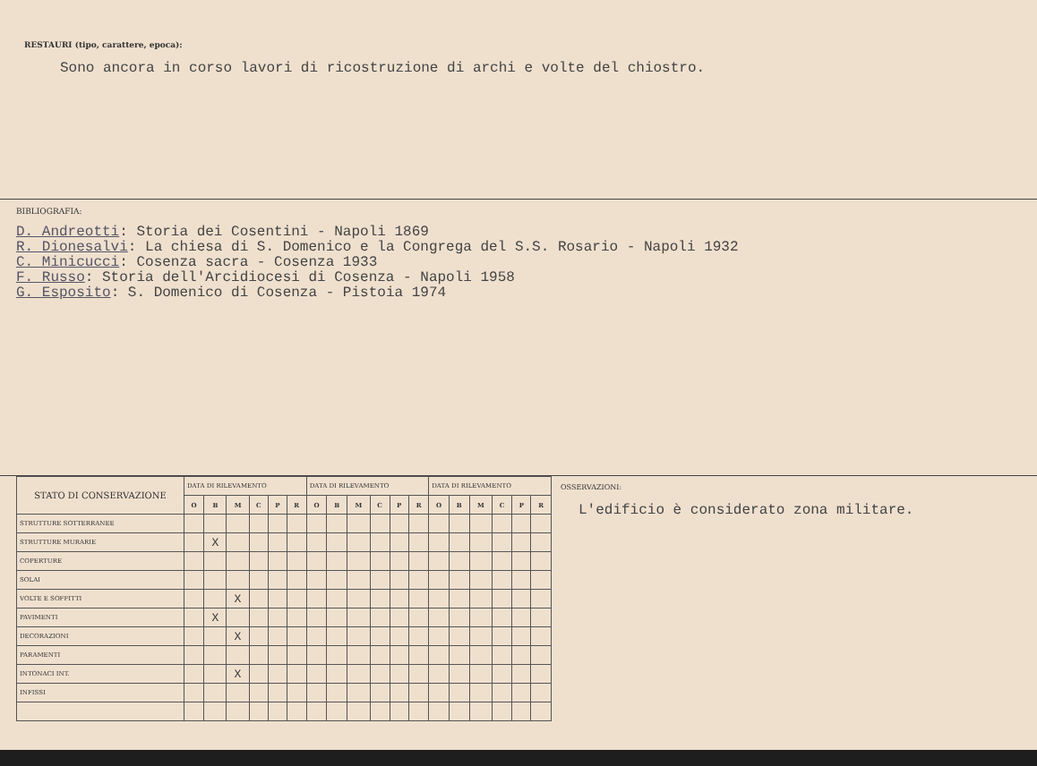RESTAURI (tipo, carattere, epoca):
Sono ancora in corso lavori di ricostruzione di archi e volte del chiostro.
BIBLIOGRAFIA:
D. Andreotti: Storia dei Cosentini - Napoli 1869
R. Dionesalvi: La chiesa di S. Domenico e la Congrega del S.S. Rosario - Napoli 1932
C. Minicucci: Cosenza sacra - Cosenza 1933
F. Russo: Storia dell'Arcidiocesi di Cosenza - Napoli 1958
G. Esposito: S. Domenico di Cosenza - Pistoia 1974
| STATO DI CONSERVAZIONE | DATA DI RILEVAMENTO | | | | | | DATA DI RILEVAMENTO | | | | | | DATA DI RILEVAMENTO | | | | | |
| --- | --- | --- | --- | --- | --- | --- | --- | --- | --- | --- | --- | --- | --- | --- | --- | --- | --- | --- |
| | O | B | M | C | P | R | O | B | M | C | P | R | O | B | M | C | P | R |
| STRUTTURE SOTTERRANEE | | | | | | | | | | | | | | | | | | |
| STRUTTURE MURARIE | | X | | | | | | | | | | | | | | | | |
| COPERTURE | | | | | | | | | | | | | | | | | | |
| SOLAI | | | | | | | | | | | | | | | | | | |
| VOLTE E SOFFITTI | | | X | | | | | | | | | | | | | | | |
| PAVIMENTI | | X | | | | | | | | | | | | | | | | |
| DECORAZIONI | | | X | | | | | | | | | | | | | | | |
| PARAMENTI | | | | | | | | | | | | | | | | | | |
| INTONACI INT. | | | X | | | | | | | | | | | | | | | |
| INFISSI | | | | | | | | | | | | | | | | | | |
OSSERVAZIONI:
L'edificio è considerato zona militare.